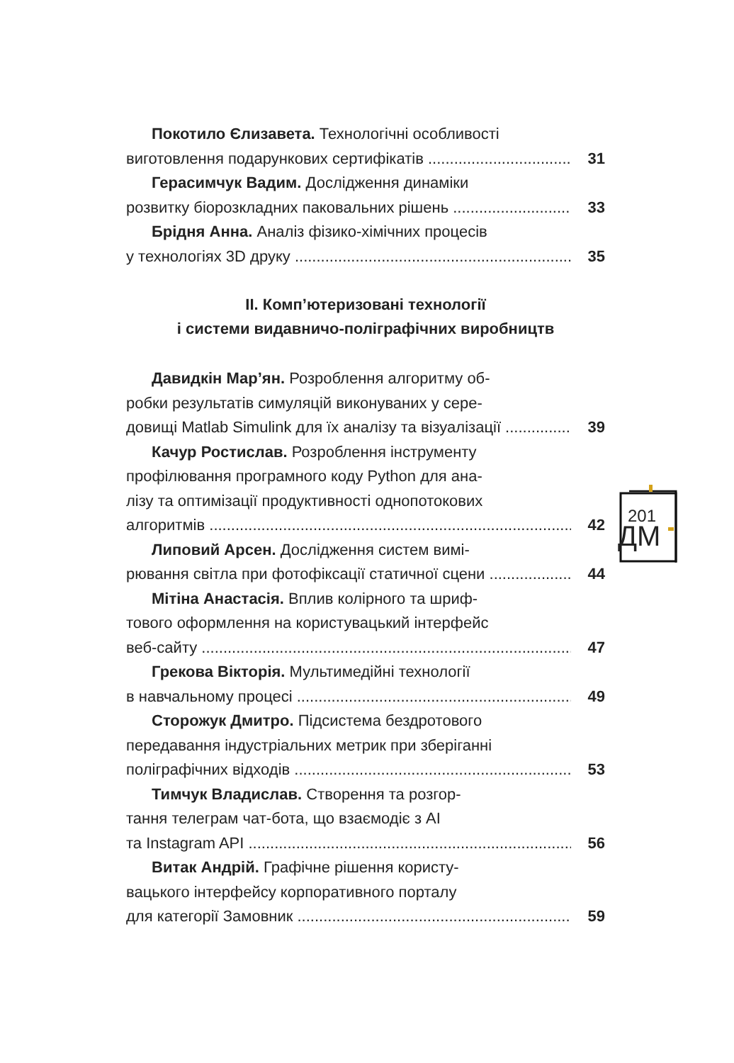Покотило Єлизавета. Технологічні особливості
виготовлення подарункових сертифікатів 31
Герасимчук Вадим. Дослідження динаміки
розвитку біорозкладних паковальних рішень 33
Брідня Анна. Аналіз фізико-хімічних процесів
у технологіях 3D друку 35
ІІ. Комп’ютеризовані технології
і системи видавничо-поліграфічних виробництв
Давидкін Мар’ян. Розроблення алгоритму об-
робки результатів симуляцій виконуваних у сере-
довищі Matlab Simulink для їх аналізу та візуалізації 39
Качур Ростислав. Розроблення інструменту
профілювання програмного коду Python для ана-
лізу та оптимізації продуктивності однопотокових
алгоритмів 42
Липовий Арсен. Дослідження систем вимі-
рювання світла при фотофіксації статичної сцени 44
Мітіна Анастасія. Вплив колірного та шриф-
тового оформлення на користувацький інтерфейс
веб-сайту 47
Грекова Вікторія. Мультимедійні технології
в навчальному процесі 49
Сторожук Дмитро. Підсистема бездротового
передавання індустріальних метрик при зберіганні
поліграфічних відходів 53
Тимчук Владислав. Створення та розгор-
тання телеграм чат-бота, що взаємодіє з AI
та Instagram API 56
Витак Андрій. Графічне рішення користу-
вацького інтерфейсу корпоративного порталу
для категорії Замовник 59
201
ДМ